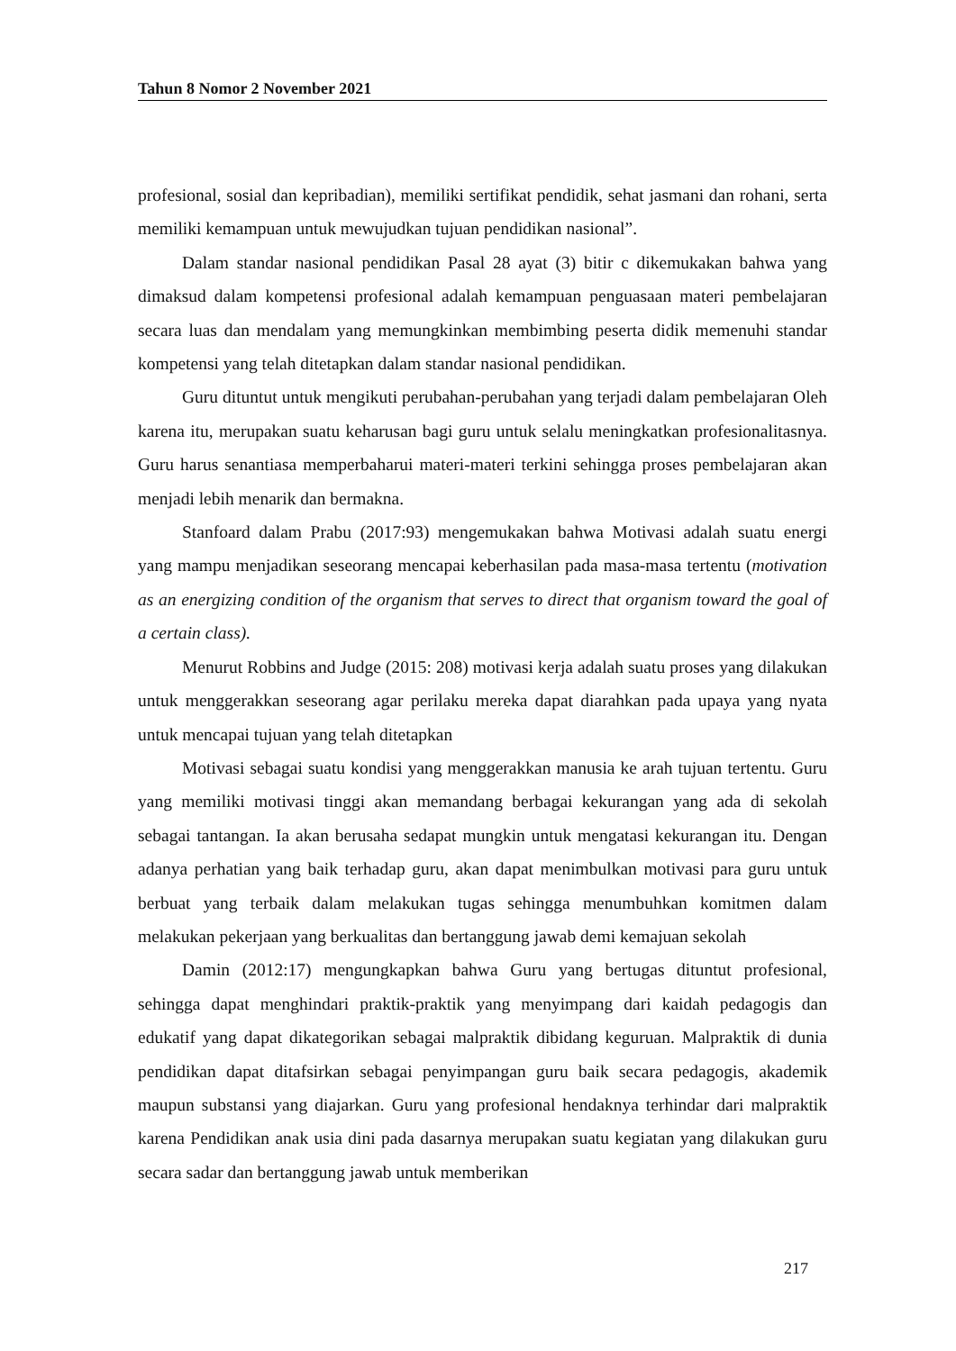Tahun 8 Nomor 2 November 2021
profesional, sosial dan kepribadian), memiliki sertifikat pendidik, sehat jasmani dan rohani, serta memiliki kemampuan untuk mewujudkan tujuan pendidikan nasional”.
Dalam standar nasional pendidikan Pasal 28 ayat (3) bitir c dikemukakan bahwa yang dimaksud dalam kompetensi profesional adalah kemampuan penguasaan materi pembelajaran secara luas dan mendalam yang memungkinkan membimbing peserta didik memenuhi standar kompetensi yang telah ditetapkan dalam standar nasional pendidikan.
Guru dituntut untuk mengikuti perubahan-perubahan yang terjadi dalam pembelajaran Oleh karena itu, merupakan suatu keharusan bagi guru untuk selalu meningkatkan profesionalitasnya. Guru harus senantiasa memperbaharui materi-materi terkini sehingga proses pembelajaran akan menjadi lebih menarik dan bermakna.
Stanfoard dalam Prabu (2017:93) mengemukakan bahwa Motivasi adalah suatu energi yang mampu menjadikan seseorang mencapai keberhasilan pada masa-masa tertentu (motivation as an energizing condition of the organism that serves to direct that organism toward the goal of a certain class).
Menurut Robbins and Judge (2015: 208) motivasi kerja adalah suatu proses yang dilakukan untuk menggerakkan seseorang agar perilaku mereka dapat diarahkan pada upaya yang nyata untuk mencapai tujuan yang telah ditetapkan
Motivasi sebagai suatu kondisi yang menggerakkan manusia ke arah tujuan tertentu. Guru yang memiliki motivasi tinggi akan memandang berbagai kekurangan yang ada di sekolah sebagai tantangan. Ia akan berusaha sedapat mungkin untuk mengatasi kekurangan itu. Dengan adanya perhatian yang baik terhadap guru, akan dapat menimbulkan motivasi para guru untuk berbuat yang terbaik dalam melakukan tugas sehingga menumbuhkan komitmen dalam melakukan pekerjaan yang berkualitas dan bertanggung jawab demi kemajuan sekolah
Damin (2012:17) mengungkapkan bahwa Guru yang bertugas dituntut profesional, sehingga dapat menghindari praktik-praktik yang menyimpang dari kaidah pedagogis dan edukatif yang dapat dikategorikan sebagai malpraktik dibidang keguruan. Malpraktik di dunia pendidikan dapat ditafsirkan sebagai penyimpangan guru baik secara pedagogis, akademik maupun substansi yang diajarkan. Guru yang profesional hendaknya terhindar dari malpraktik karena Pendidikan anak usia dini pada dasarnya merupakan suatu kegiatan yang dilakukan guru secara sadar dan bertanggung jawab untuk memberikan
217